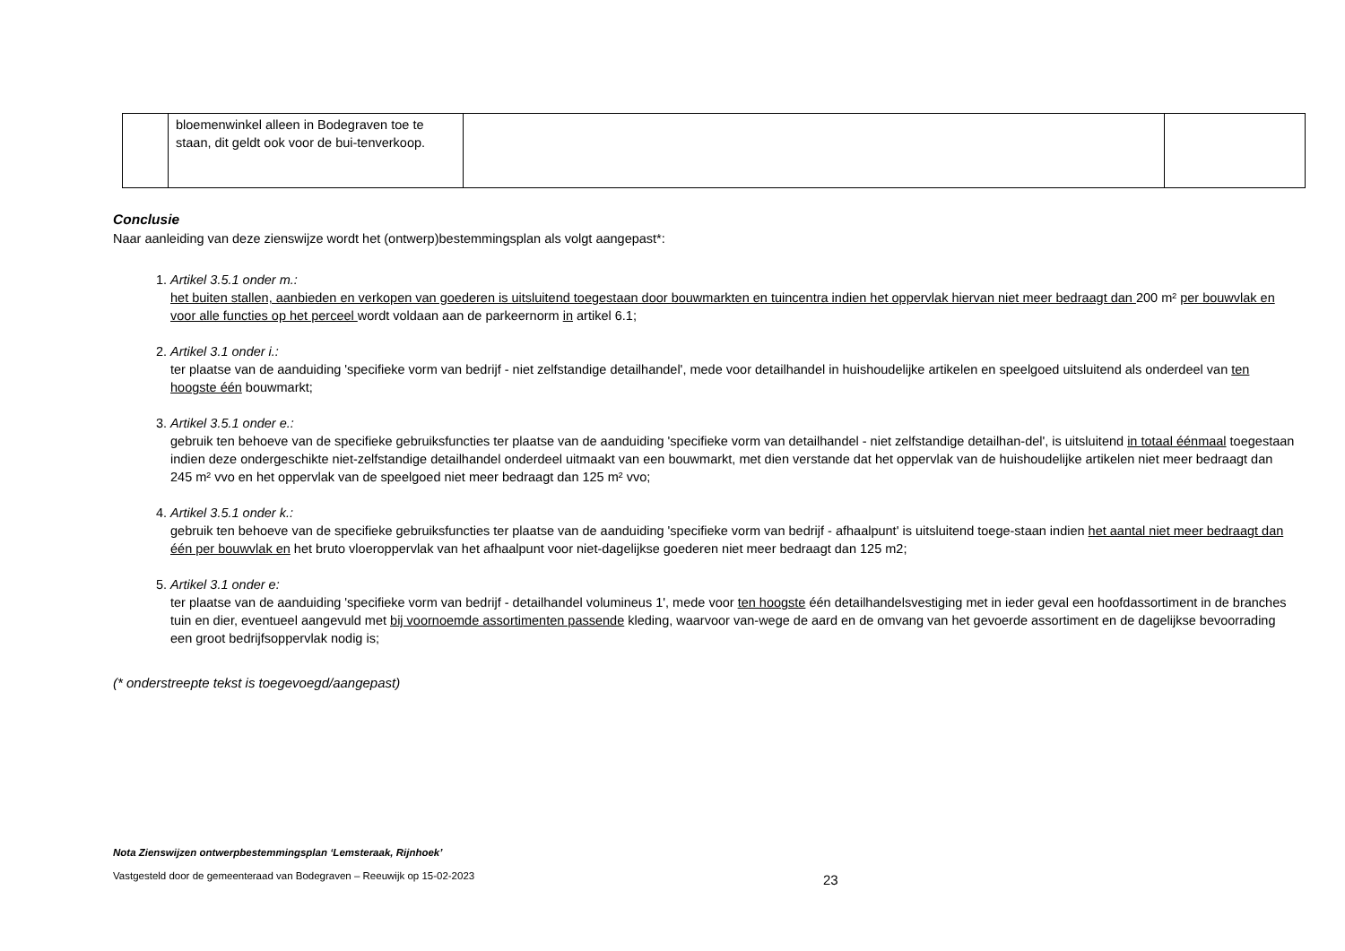| | bloemenwinkel alleen in Bodegraven toe te staan, dit geldt ook voor de bui-tenverkoop. | | |
Conclusie
Naar aanleiding van deze zienswijze wordt het (ontwerp)bestemmingsplan als volgt aangepast*:
1.
Artikel 3.5.1 onder m.:
het buiten stallen, aanbieden en verkopen van goederen is uitsluitend toegestaan door bouwmarkten en tuincentra indien het oppervlak hiervan niet meer bedraagt dan 200 m² per bouwvlak en voor alle functies op het perceel wordt voldaan aan de parkeernorm in artikel 6.1;
2.
Artikel 3.1 onder i.:
ter plaatse van de aanduiding 'specifieke vorm van bedrijf - niet zelfstandige detailhandel', mede voor detailhandel in huishoudelijke artikelen en speelgoed uitsluitend als onderdeel van ten hoogste één bouwmarkt;
3.
Artikel 3.5.1 onder e.:
gebruik ten behoeve van de specifieke gebruiksfuncties ter plaatse van de aanduiding 'specifieke vorm van detailhandel - niet zelfstandige detailhan-del', is uitsluitend in totaal éénmaal toegestaan indien deze ondergeschikte niet-zelfstandige detailhandel onderdeel uitmaakt van een bouwmarkt, met dien verstande dat het oppervlak van de huishoudelijke artikelen niet meer bedraagt dan 245 m² vvo en het oppervlak van de speelgoed niet meer bedraagt dan 125 m² vvo;
4.
Artikel 3.5.1 onder k.:
gebruik ten behoeve van de specifieke gebruiksfuncties ter plaatse van de aanduiding 'specifieke vorm van bedrijf - afhaalpunt' is uitsluitend toege-staan indien het aantal niet meer bedraagt dan één per bouwvlak en het bruto vloeroppervlak van het afhaalpunt voor niet-dagelijkse goederen niet meer bedraagt dan 125 m2;
5.
Artikel 3.1 onder e:
ter plaatse van de aanduiding 'specifieke vorm van bedrijf - detailhandel volumineus 1', mede voor ten hoogste één detailhandelsvestiging met in ieder geval een hoofdassortiment in de branches tuin en dier, eventueel aangevuld met bij voornoemde assortimenten passende kleding, waarvoor van-wege de aard en de omvang van het gevoerde assortiment en de dagelijkse bevoorrading een groot bedrijfsoppervlak nodig is;
(* onderstreepte tekst is toegevoegd/aangepast)
Nota Zienswijzen ontwerpbestemmingsplan ‘Lemsteraak, Rijnhoek’
Vastgesteld door de gemeenteraad van Bodegraven – Reeuwijk op 15-02-2023
23